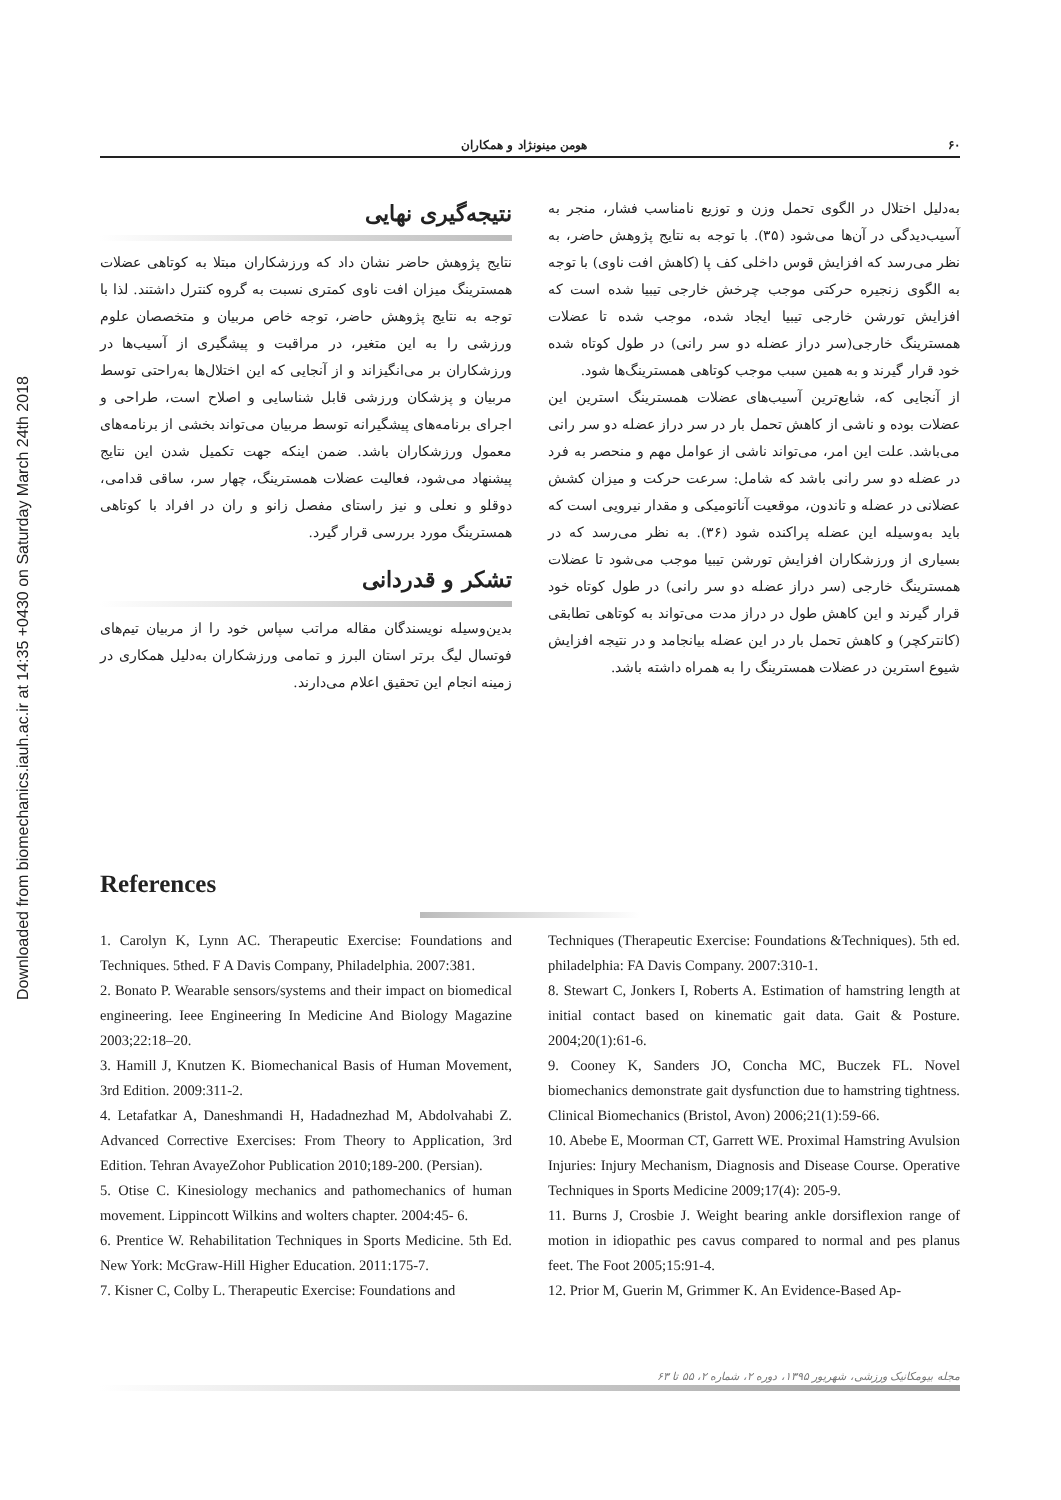Downloaded from biomechanics.iauh.ac.ir at 14:35 +0430 on Saturday March 24th 2018
۶۰ هومن مینونژاد و همکاران
به‌دلیل اختلال در الگوی تحمل وزن و توزیع نامناسب فشار، منجر به آسیب‌دیدگی در آن‌ها می‌شود (۳۵). با توجه به نتایج پژوهش حاضر، به نظر می‌رسد که افزایش قوس داخلی کف پا (کاهش افت ناوی) با توجه به الگوی زنجیره حرکتی موجب چرخش خارجی تیبیا شده است که افزایش تورشن خارجی تیبیا ایجاد شده، موجب شده تا عضلات همسترینگ خارجی(سر دراز عضله دو سر رانی) در طول کوتاه شده خود قرار گیرند و به همین سبب موجب کوتاهی همسترینگ‌ها شود.
از آنجایی که، شایع‌ترین آسیب‌های عضلات همسترینگ استرین این عضلات بوده و ناشی از کاهش تحمل بار در سر دراز عضله دو سر رانی می‌باشد. علت این امر، می‌تواند ناشی از عوامل مهم و منحصر به فرد در عضله دو سر رانی باشد که شامل: سرعت حرکت و میزان کشش عضلانی در عضله و تاندون، موقعیت آناتومیکی و مقدار نیرویی است که باید به‌وسیله این عضله پراکنده شود (۳۶). به نظر می‌رسد که در بسیاری از ورزشکاران افزایش تورشن تیبیا موجب می‌شود تا عضلات همسترینگ خارجی (سر دراز عضله دو سر رانی) در طول کوتاه خود قرار گیرند و این کاهش طول در دراز مدت می‌تواند به کوتاهی تطابقی (کانترکچر) و کاهش تحمل بار در این عضله بیانجامد و در نتیجه افزایش شیوع استرین در عضلات همسترینگ را به همراه داشته باشد.
نتیجه‌گیری نهایی
نتایج پژوهش حاضر نشان داد که ورزشکاران مبتلا به کوتاهی عضلات همسترینگ میزان افت ناوی کمتری نسبت به گروه کنترل داشتند. لذا با توجه به نتایج پژوهش حاضر، توجه خاص مربیان و متخصصان علوم ورزشی را به این متغیر، در مراقبت و پیشگیری از آسیب‌ها در ورزشکاران بر می‌انگیزاند و از آنجایی که این اختلال‌ها به‌راحتی توسط مربیان و پزشکان ورزشی قابل شناسایی و اصلاح است، طراحی و اجرای برنامه‌های پیشگیرانه توسط مربیان می‌تواند بخشی از برنامه‌های معمول ورزشکاران باشد. ضمن اینکه جهت تکمیل شدن این نتایج پیشنهاد می‌شود، فعالیت عضلات همسترینگ، چهار سر، ساقی قدامی، دوقلو و نعلی و نیز راستای مفصل زانو و ران در افراد با کوتاهی همسترینگ مورد بررسی قرار گیرد.
تشکر و قدردانی
بدین‌وسیله نویسندگان مقاله مراتب سپاس خود را از مربیان تیم‌های فوتسال لیگ برتر استان البرز و تمامی ورزشکاران به‌دلیل همکاری در زمینه انجام این تحقیق اعلام می‌دارند.
References
1. Carolyn K, Lynn AC. Therapeutic Exercise: Foundations and Techniques. 5thed. F A Davis Company, Philadelphia. 2007:381.
2. Bonato P. Wearable sensors/systems and their impact on biomedical engineering. Ieee Engineering In Medicine And Biology Magazine 2003;22:18–20.
3. Hamill J, Knutzen K. Biomechanical Basis of Human Movement, 3rd Edition. 2009:311-2.
4. Letafatkar A, Daneshmandi H, Hadadnezhad M, Abdolvahabi Z. Advanced Corrective Exercises: From Theory to Application, 3rd Edition. Tehran AvayeZohor Publication 2010;189-200. (Persian).
5. Otise C. Kinesiology mechanics and pathomechanics of human movement. Lippincott Wilkins and wolters chapter. 2004:45- 6.
6. Prentice W. Rehabilitation Techniques in Sports Medicine. 5th Ed. New York: McGraw-Hill Higher Education. 2011:175-7.
7. Kisner C, Colby L. Therapeutic Exercise: Foundations and
Techniques (Therapeutic Exercise: Foundations &Techniques). 5th ed. philadelphia: FA Davis Company. 2007:310-1.
8. Stewart C, Jonkers I, Roberts A. Estimation of hamstring length at initial contact based on kinematic gait data. Gait & Posture. 2004;20(1):61-6.
9. Cooney K, Sanders JO, Concha MC, Buczek FL. Novel biomechanics demonstrate gait dysfunction due to hamstring tightness. Clinical Biomechanics (Bristol, Avon) 2006;21(1):59-66.
10. Abebe E, Moorman CT, Garrett WE. Proximal Hamstring Avulsion Injuries: Injury Mechanism, Diagnosis and Disease Course. Operative Techniques in Sports Medicine 2009;17(4): 205-9.
11. Burns J, Crosbie J. Weight bearing ankle dorsiflexion range of motion in idiopathic pes cavus compared to normal and pes planus feet. The Foot 2005;15:91-4.
12. Prior M, Guerin M, Grimmer K. An Evidence-Based Ap-
مجله بیومکانیک ورزشی، شهریور ۱۳۹۵، دوره ۲، شماره ۲، ۵۵ تا ۶۳